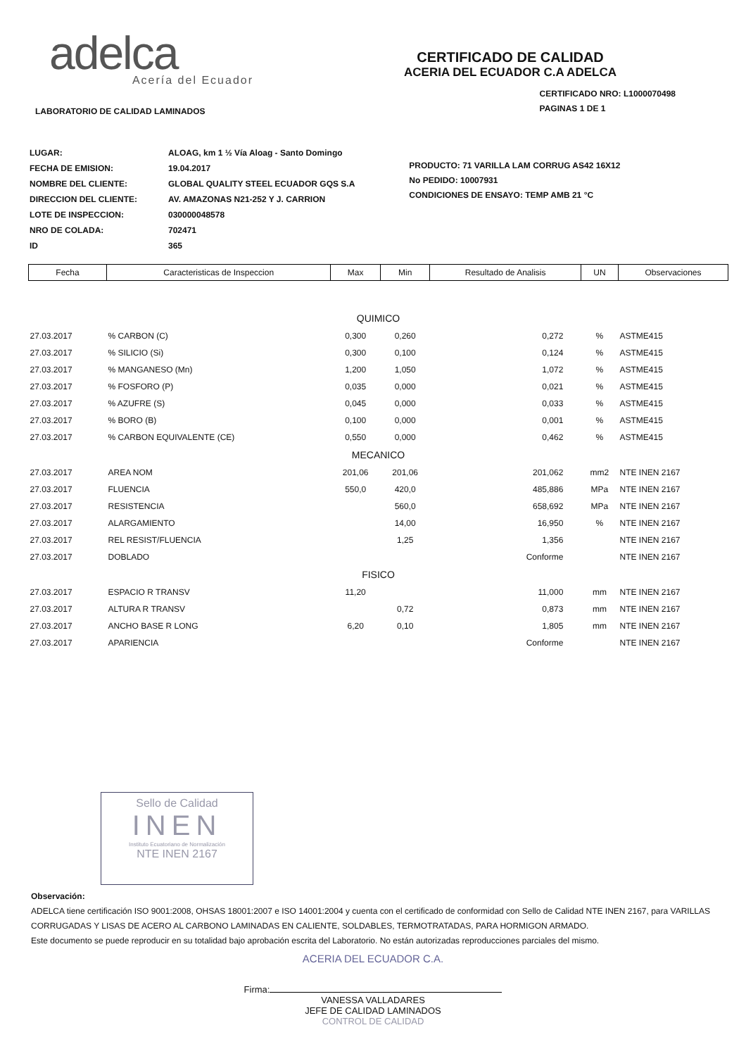adelca
Acería del Ecuador
CERTIFICADO DE CALIDAD
ACERIA DEL ECUADOR C.A ADELCA
LABORATORIO DE CALIDAD LAMINADOS
CERTIFICADO NRO: L1000070498
PAGINAS 1 DE 1
| LUGAR: | ALOAG, km 1 ½ Vía Aloag - Santo Domingo |
| FECHA DE EMISION: | 19.04.2017 |
| NOMBRE DEL CLIENTE: | GLOBAL QUALITY STEEL ECUADOR GQS S.A |
| DIRECCION DEL CLIENTE: | AV. AMAZONAS N21-252 Y J. CARRION |
| LOTE DE INSPECCION: | 030000048578 |
| NRO DE COLADA: | 702471 |
| ID | 365 |
PRODUCTO: 71 VARILLA LAM CORRUG AS42 16X12
No PEDIDO: 10007931
CONDICIONES DE ENSAYO: TEMP AMB 21 °C
| Fecha | Caracteristicas de Inspeccion | Max | Min | Resultado de Analisis | UN | Observaciones |
| --- | --- | --- | --- | --- | --- | --- |
| QUIMICO | | | | | | |
| 27.03.2017 | % CARBON (C) | 0,300 | 0,260 | 0,272 | % | ASTME415 |
| 27.03.2017 | % SILICIO (Si) | 0,300 | 0,100 | 0,124 | % | ASTME415 |
| 27.03.2017 | % MANGANESO (Mn) | 1,200 | 1,050 | 1,072 | % | ASTME415 |
| 27.03.2017 | % FOSFORO (P) | 0,035 | 0,000 | 0,021 | % | ASTME415 |
| 27.03.2017 | % AZUFRE (S) | 0,045 | 0,000 | 0,033 | % | ASTME415 |
| 27.03.2017 | % BORO (B) | 0,100 | 0,000 | 0,001 | % | ASTME415 |
| 27.03.2017 | % CARBON EQUIVALENTE (CE) | 0,550 | 0,000 | 0,462 | % | ASTME415 |
| MECANICO | | | | | | |
| 27.03.2017 | AREA NOM | 201,06 | 201,06 | 201,062 | mm2 | NTE INEN 2167 |
| 27.03.2017 | FLUENCIA | 550,0 | 420,0 | 485,886 | MPa | NTE INEN 2167 |
| 27.03.2017 | RESISTENCIA | | 560,0 | 658,692 | MPa | NTE INEN 2167 |
| 27.03.2017 | ALARGAMIENTO | | 14,00 | 16,950 | % | NTE INEN 2167 |
| 27.03.2017 | REL RESIST/FLUENCIA | | 1,25 | 1,356 | | NTE INEN 2167 |
| 27.03.2017 | DOBLADO | | | Conforme | | NTE INEN 2167 |
| FISICO | | | | | | |
| 27.03.2017 | ESPACIO R TRANSV | 11,20 | | 11,000 | mm | NTE INEN 2167 |
| 27.03.2017 | ALTURA R TRANSV | | 0,72 | 0,873 | mm | NTE INEN 2167 |
| 27.03.2017 | ANCHO BASE R LONG | 6,20 | 0,10 | 1,805 | mm | NTE INEN 2167 |
| 27.03.2017 | APARIENCIA | | | Conforme | | NTE INEN 2167 |
Sello de Calidad
INEN
Instituto Ecuatoriano de Normalización
NTE INEN 2167
Observación:
ADELCA tiene certificación ISO 9001:2008, OHSAS 18001:2007 e ISO 14001:2004 y cuenta con el certificado de conformidad con Sello de Calidad NTE INEN 2167, para VARILLAS CORRUGADAS Y LISAS DE ACERO AL CARBONO LAMINADAS EN CALIENTE, SOLDABLES, TERMOTRATADAS, PARA HORMIGON ARMADO.
Este documento se puede reproducir en su totalidad bajo aprobación escrita del Laboratorio. No están autorizadas reproducciones parciales del mismo.
ACERIA DEL ECUADOR C.A.
Firma:
VANESSA VALLADARES
JEFE DE CALIDAD LAMINADOS
CONTROL DE CALIDAD